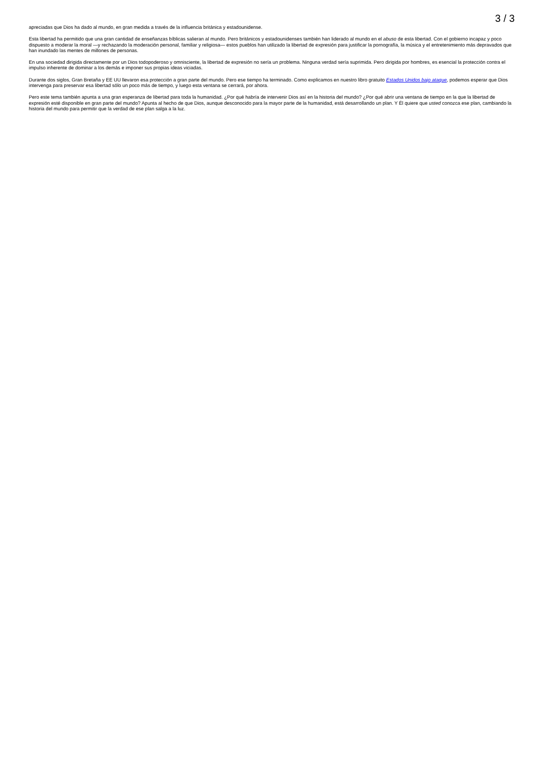3 / 3
apreciadas que Dios ha dado al mundo, en gran medida a través de la influencia británica y estadounidense.
Esta libertad ha permitido que una gran cantidad de enseñanzas bíblicas salieran al mundo. Pero británicos y estadounidenses también han liderado al mundo en el abuso de esta libertad. Con el gobierno incapaz y poco dispuesto a moderar la moral —y rechazando la moderación personal, familiar y religiosa— estos pueblos han utilizado la libertad de expresión para justificar la pornografía, la música y el entretenimiento más depravados que han inundado las mentes de millones de personas.
En una sociedad dirigida directamente por un Dios todopoderoso y omnisciente, la libertad de expresión no sería un problema. Ninguna verdad sería suprimida. Pero dirigida por hombres, es esencial la protección contra el impulso inherente de dominar a los demás e imponer sus propias ideas viciadas.
Durante dos siglos, Gran Bretaña y EE UU llevaron esa protección a gran parte del mundo. Pero ese tiempo ha terminado. Como explicamos en nuestro libro gratuito Estados Unidos bajo ataque, podemos esperar que Dios intervenga para preservar esa libertad sólo un poco más de tiempo, y luego esta ventana se cerrará, por ahora.
Pero este tema también apunta a una gran esperanza de libertad para toda la humanidad. ¿Por qué habría de intervenir Dios así en la historia del mundo? ¿Por qué abrir una ventana de tiempo en la que la libertad de expresión esté disponible en gran parte del mundo? Apunta al hecho de que Dios, aunque desconocido para la mayor parte de la humanidad, está desarrollando un plan. Y Él quiere que usted conozca ese plan, cambiando la historia del mundo para permitir que la verdad de ese plan salga a la luz.